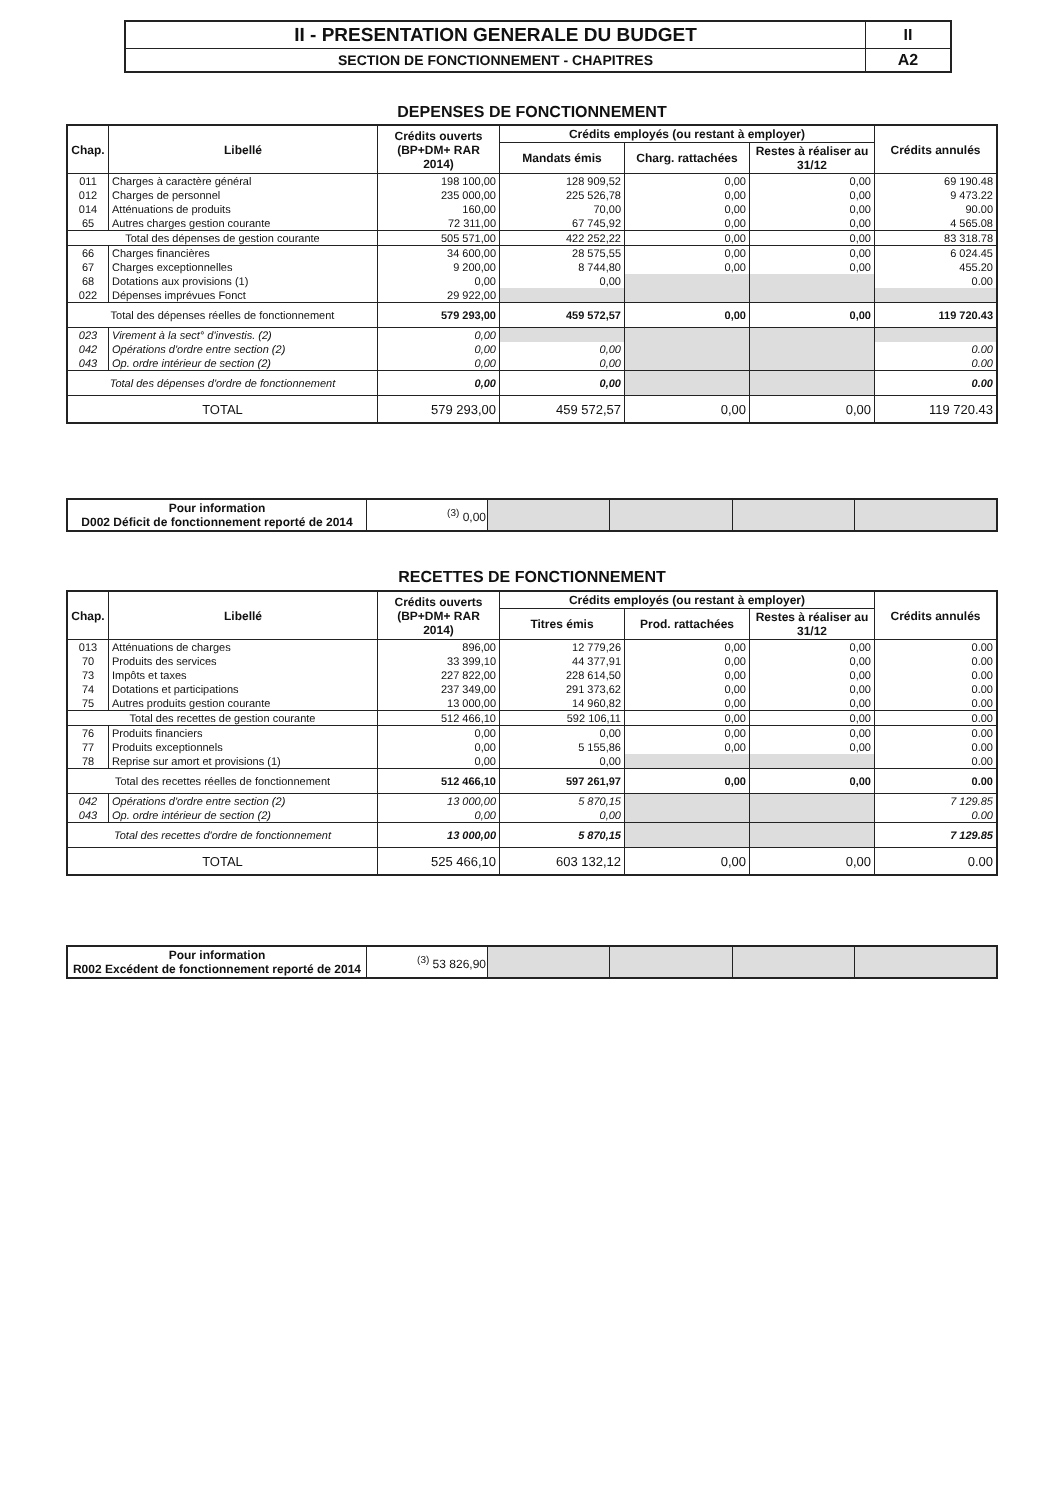| II - PRESENTATION GENERALE DU BUDGET | II |
| SECTION DE FONCTIONNEMENT - CHAPITRES | A2 |
DEPENSES DE FONCTIONNEMENT
| Chap. | Libellé | Crédits ouverts (BP+DM+ RAR 2014) | Crédits employés (ou restant à employer) | | | Crédits annulés |
| --- | --- | --- | --- | --- | --- | --- |
| | | | Mandats émis | Charg. rattachées | Restes à réaliser au 31/12 | |
| 011 | Charges à caractère général | 198 100,00 | 128 909,52 | 0,00 | 0,00 | 69 190.48 |
| 012 | Charges de personnel | 235 000,00 | 225 526,78 | 0,00 | 0,00 | 9 473.22 |
| 014 | Atténuations de produits | 160,00 | 70,00 | 0,00 | 0,00 | 90.00 |
| 65 | Autres charges gestion courante | 72 311,00 | 67 745,92 | 0,00 | 0,00 | 4 565.08 |
| Total des dépenses de gestion courante | | 505 571,00 | 422 252,22 | 0,00 | 0,00 | 83 318.78 |
| 66 | Charges financières | 34 600,00 | 28 575,55 | 0,00 | 0,00 | 6 024.45 |
| 67 | Charges exceptionnelles | 9 200,00 | 8 744,80 | 0,00 | 0,00 | 455.20 |
| 68 | Dotations aux provisions (1) | 0,00 | 0,00 | | | 0.00 |
| 022 | Dépenses imprévues Fonct | 29 922,00 | | | | |
| Total des dépenses réelles de fonctionnement | | 579 293,00 | 459 572,57 | 0,00 | 0,00 | 119 720.43 |
| 023 | Virement à la sect° d'investis. (2) | 0,00 | | | | |
| 042 | Opérations d'ordre entre section (2) | 0,00 | 0,00 | | | 0.00 |
| 043 | Op. ordre intérieur de section (2) | 0,00 | 0,00 | | | 0.00 |
| Total des dépenses d'ordre de fonctionnement | | 0,00 | 0,00 | | | 0.00 |
| TOTAL | | 579 293,00 | 459 572,57 | 0,00 | 0,00 | 119 720.43 |
| Pour information D002 Déficit de fonctionnement reporté de 2014 | <sup>(3)</sup> 0,00 | | | | |
RECETTES DE FONCTIONNEMENT
| Chap. | Libellé | Crédits ouverts (BP+DM+ RAR 2014) | Crédits employés (ou restant à employer) | | | Crédits annulés |
| --- | --- | --- | --- | --- | --- | --- |
| | | | Titres émis | Prod. rattachées | Restes à réaliser au 31/12 | |
| 013 | Atténuations de charges | 896,00 | 12 779,26 | 0,00 | 0,00 | 0.00 |
| 70 | Produits des services | 33 399,10 | 44 377,91 | 0,00 | 0,00 | 0.00 |
| 73 | Impôts et taxes | 227 822,00 | 228 614,50 | 0,00 | 0,00 | 0.00 |
| 74 | Dotations et participations | 237 349,00 | 291 373,62 | 0,00 | 0,00 | 0.00 |
| 75 | Autres produits gestion courante | 13 000,00 | 14 960,82 | 0,00 | 0,00 | 0.00 |
| Total des recettes de gestion courante | | 512 466,10 | 592 106,11 | 0,00 | 0,00 | 0.00 |
| 76 | Produits financiers | 0,00 | 0,00 | 0,00 | 0,00 | 0.00 |
| 77 | Produits exceptionnels | 0,00 | 5 155,86 | 0,00 | 0,00 | 0.00 |
| 78 | Reprise sur amort et provisions (1) | 0,00 | 0,00 | | | 0.00 |
| Total des recettes réelles de fonctionnement | | 512 466,10 | 597 261,97 | 0,00 | 0,00 | 0.00 |
| 042 | Opérations d'ordre entre section (2) | 13 000,00 | 5 870,15 | | | 7 129.85 |
| 043 | Op. ordre intérieur de section (2) | 0,00 | 0,00 | | | 0.00 |
| Total des recettes d'ordre de fonctionnement | | 13 000,00 | 5 870,15 | | | 7 129.85 |
| TOTAL | | 525 466,10 | 603 132,12 | 0,00 | 0,00 | 0.00 |
| Pour information R002 Excédent de fonctionnement reporté de 2014 | <sup>(3)</sup> 53 826,90 | | | | |